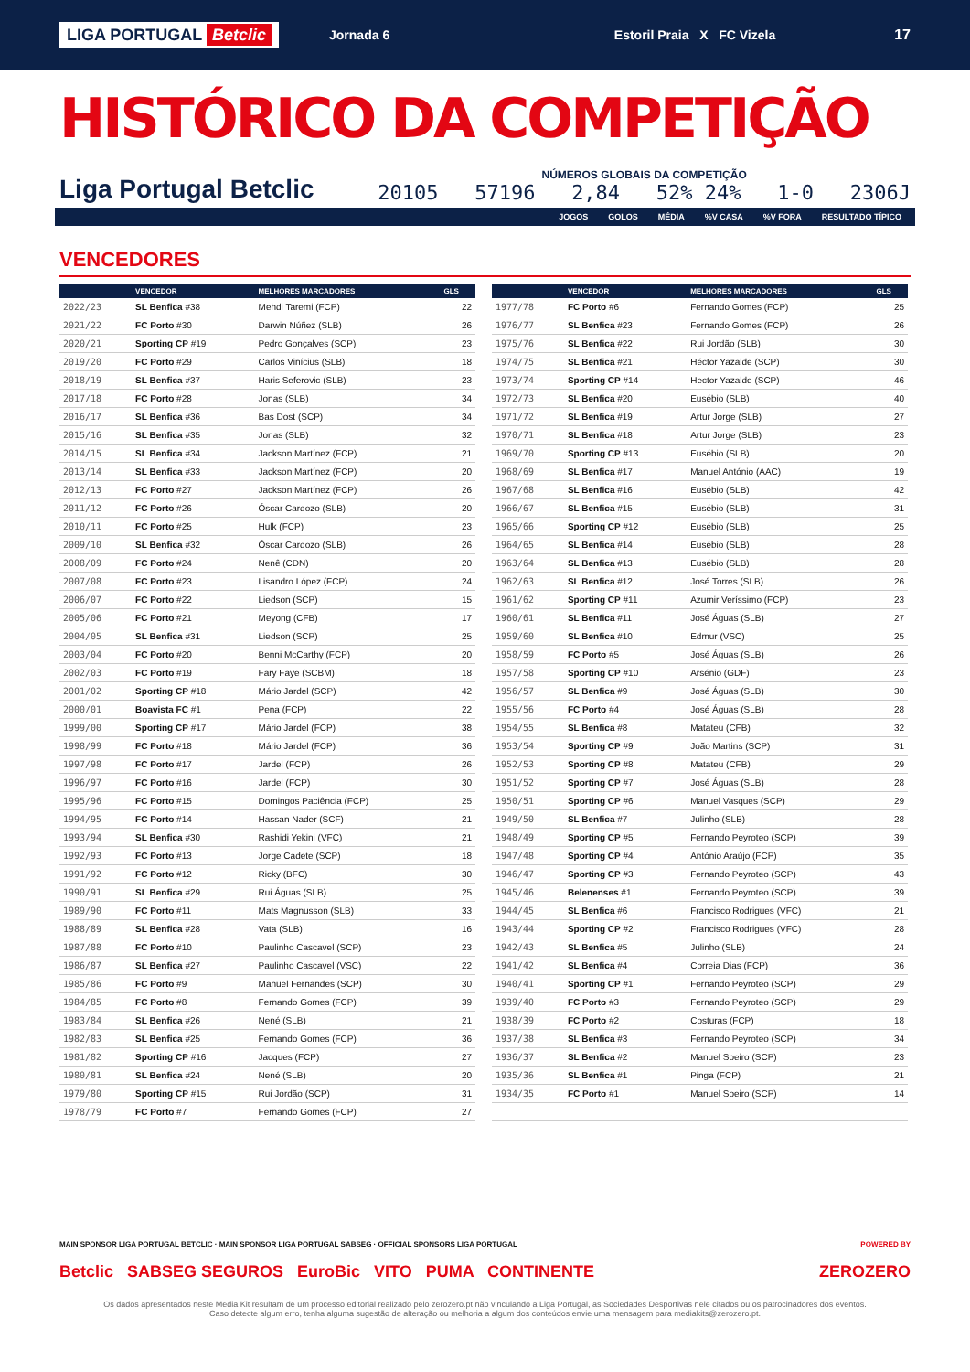LIGA PORTUGAL Betclic Jornada 6 Estoril Praia X FC Vizela 17
HISTÓRICO DA COMPETIÇÃO
Liga Portugal Betclic
NÚMEROS GLOBAIS DA COMPETIÇÃO
20105 57196 2,84 52% 24% 1-0 2306J
JOGOS GOLOS MÉDIA%V CASA%V FORA RESULTADO TÍPICO
VENCEDORES
| | VENCEDOR | MELHORES MARCADORES | GLS |
| --- | --- | --- | --- |
| 2022/23 | SL Benfica #38 | Mehdi Taremi (FCP) | 22 |
| 2021/22 | FC Porto #30 | Darwin Núñez (SLB) | 26 |
| 2020/21 | Sporting CP #19 | Pedro Gonçalves (SCP) | 23 |
| 2019/20 | FC Porto #29 | Carlos Vinícius (SLB) | 18 |
| 2018/19 | SL Benfica #37 | Haris Seferovic (SLB) | 23 |
| 2017/18 | FC Porto #28 | Jonas (SLB) | 34 |
| 2016/17 | SL Benfica #36 | Bas Dost (SCP) | 34 |
| 2015/16 | SL Benfica #35 | Jonas (SLB) | 32 |
| 2014/15 | SL Benfica #34 | Jackson Martínez (FCP) | 21 |
| 2013/14 | SL Benfica #33 | Jackson Martínez (FCP) | 20 |
| 2012/13 | FC Porto #27 | Jackson Martínez (FCP) | 26 |
| 2011/12 | FC Porto #26 | Óscar Cardozo (SLB) | 20 |
| 2010/11 | FC Porto #25 | Hulk (FCP) | 23 |
| 2009/10 | SL Benfica #32 | Óscar Cardozo (SLB) | 26 |
| 2008/09 | FC Porto #24 | Nenê (CDN) | 20 |
| 2007/08 | FC Porto #23 | Lisandro López (FCP) | 24 |
| 2006/07 | FC Porto #22 | Liedson (SCP) | 15 |
| 2005/06 | FC Porto #21 | Meyong (CFB) | 17 |
| 2004/05 | SL Benfica #31 | Liedson (SCP) | 25 |
| 2003/04 | FC Porto #20 | Benni McCarthy (FCP) | 20 |
| 2002/03 | FC Porto #19 | Fary Faye (SCBM) | 18 |
| 2001/02 | Sporting CP #18 | Mário Jardel (SCP) | 42 |
| 2000/01 | Boavista FC #1 | Pena (FCP) | 22 |
| 1999/00 | Sporting CP #17 | Mário Jardel (FCP) | 38 |
| 1998/99 | FC Porto #18 | Mário Jardel (FCP) | 36 |
| 1997/98 | FC Porto #17 | Jardel (FCP) | 26 |
| 1996/97 | FC Porto #16 | Jardel (FCP) | 30 |
| 1995/96 | FC Porto #15 | Domingos Paciência (FCP) | 25 |
| 1994/95 | FC Porto #14 | Hassan Nader (SCF) | 21 |
| 1993/94 | SL Benfica #30 | Rashidi Yekini (VFC) | 21 |
| 1992/93 | FC Porto #13 | Jorge Cadete (SCP) | 18 |
| 1991/92 | FC Porto #12 | Ricky (BFC) | 30 |
| 1990/91 | SL Benfica #29 | Rui Águas (SLB) | 25 |
| 1989/90 | FC Porto #11 | Mats Magnusson (SLB) | 33 |
| 1988/89 | SL Benfica #28 | Vata (SLB) | 16 |
| 1987/88 | FC Porto #10 | Paulinho Cascavel (SCP) | 23 |
| 1986/87 | SL Benfica #27 | Paulinho Cascavel (VSC) | 22 |
| 1985/86 | FC Porto #9 | Manuel Fernandes (SCP) | 30 |
| 1984/85 | FC Porto #8 | Fernando Gomes (FCP) | 39 |
| 1983/84 | SL Benfica #26 | Nené (SLB) | 21 |
| 1982/83 | SL Benfica #25 | Fernando Gomes (FCP) | 36 |
| 1981/82 | Sporting CP #16 | Jacques (FCP) | 27 |
| 1980/81 | SL Benfica #24 | Nené (SLB) | 20 |
| 1979/80 | Sporting CP #15 | Rui Jordão (SCP) | 31 |
| 1978/79 | FC Porto #7 | Fernando Gomes (FCP) | 27 |
| | VENCEDOR | MELHORES MARCADORES | GLS |
| --- | --- | --- | --- |
| 1977/78 | FC Porto #6 | Fernando Gomes (FCP) | 25 |
| 1976/77 | SL Benfica #23 | Fernando Gomes (FCP) | 26 |
| 1975/76 | SL Benfica #22 | Rui Jordão (SLB) | 30 |
| 1974/75 | SL Benfica #21 | Héctor Yazalde (SCP) | 30 |
| 1973/74 | Sporting CP #14 | Hector Yazalde (SCP) | 46 |
| 1972/73 | SL Benfica #20 | Eusébio (SLB) | 40 |
| 1971/72 | SL Benfica #19 | Artur Jorge (SLB) | 27 |
| 1970/71 | SL Benfica #18 | Artur Jorge (SLB) | 23 |
| 1969/70 | Sporting CP #13 | Eusébio (SLB) | 20 |
| 1968/69 | SL Benfica #17 | Manuel António (AAC) | 19 |
| 1967/68 | SL Benfica #16 | Eusébio (SLB) | 42 |
| 1966/67 | SL Benfica #15 | Eusébio (SLB) | 31 |
| 1965/66 | Sporting CP #12 | Eusébio (SLB) | 25 |
| 1964/65 | SL Benfica #14 | Eusébio (SLB) | 28 |
| 1963/64 | SL Benfica #13 | Eusébio (SLB) | 28 |
| 1962/63 | SL Benfica #12 | José Torres (SLB) | 26 |
| 1961/62 | Sporting CP #11 | Azumir Veríssimo (FCP) | 23 |
| 1960/61 | SL Benfica #11 | José Águas (SLB) | 27 |
| 1959/60 | SL Benfica #10 | Edmur (VSC) | 25 |
| 1958/59 | FC Porto #5 | José Águas (SLB) | 26 |
| 1957/58 | Sporting CP #10 | Arsénio (GDF) | 23 |
| 1956/57 | SL Benfica #9 | José Águas (SLB) | 30 |
| 1955/56 | FC Porto #4 | José Águas (SLB) | 28 |
| 1954/55 | SL Benfica #8 | Matateu (CFB) | 32 |
| 1953/54 | Sporting CP #9 | João Martins (SCP) | 31 |
| 1952/53 | Sporting CP #8 | Matateu (CFB) | 29 |
| 1951/52 | Sporting CP #7 | José Águas (SLB) | 28 |
| 1950/51 | Sporting CP #6 | Manuel Vasques (SCP) | 29 |
| 1949/50 | SL Benfica #7 | Julinho (SLB) | 28 |
| 1948/49 | Sporting CP #5 | Fernando Peyroteo (SCP) | 39 |
| 1947/48 | Sporting CP #4 | António Araújo (FCP) | 35 |
| 1946/47 | Sporting CP #3 | Fernando Peyroteo (SCP) | 43 |
| 1945/46 | Belenenses #1 | Fernando Peyroteo (SCP) | 39 |
| 1944/45 | SL Benfica #6 | Francisco Rodrigues (VFC) | 21 |
| 1943/44 | Sporting CP #2 | Francisco Rodrigues (VFC) | 28 |
| 1942/43 | SL Benfica #5 | Julinho (SLB) | 24 |
| 1941/42 | SL Benfica #4 | Correia Dias (FCP) | 36 |
| 1940/41 | Sporting CP #1 | Fernando Peyroteo (SCP) | 29 |
| 1939/40 | FC Porto #3 | Fernando Peyroteo (SCP) | 29 |
| 1938/39 | FC Porto #2 | Costuras (FCP) | 18 |
| 1937/38 | SL Benfica #3 | Fernando Peyroteo (SCP) | 34 |
| 1936/37 | SL Benfica #2 | Manuel Soeiro (SCP) | 23 |
| 1935/36 | SL Benfica #1 | Pinga (FCP) | 21 |
| 1934/35 | FC Porto #1 | Manuel Soeiro (SCP) | 14 |
MAIN SPONSOR LIGA PORTUGAL BETCLIC · MAIN SPONSOR LIGA PORTUGAL SABSEG · OFFICIAL SPONSORS LIGA PORTUGAL POWERED BY
Betclic SABSEG SEGUROS EuroBic VITO PUMA CONTINENTE ZEROZERO
Os dados apresentados neste Media Kit resultam de um processo editorial realizado pelo zerozero.pt não vinculando a Liga Portugal, as Sociedades Desportivas nele citados ou os patrocinadores dos eventos.
Caso detecte algum erro, tenha alguma sugestão de alteração ou melhoria a algum dos conteúdos envie uma mensagem para mediakits@zerozero.pt.